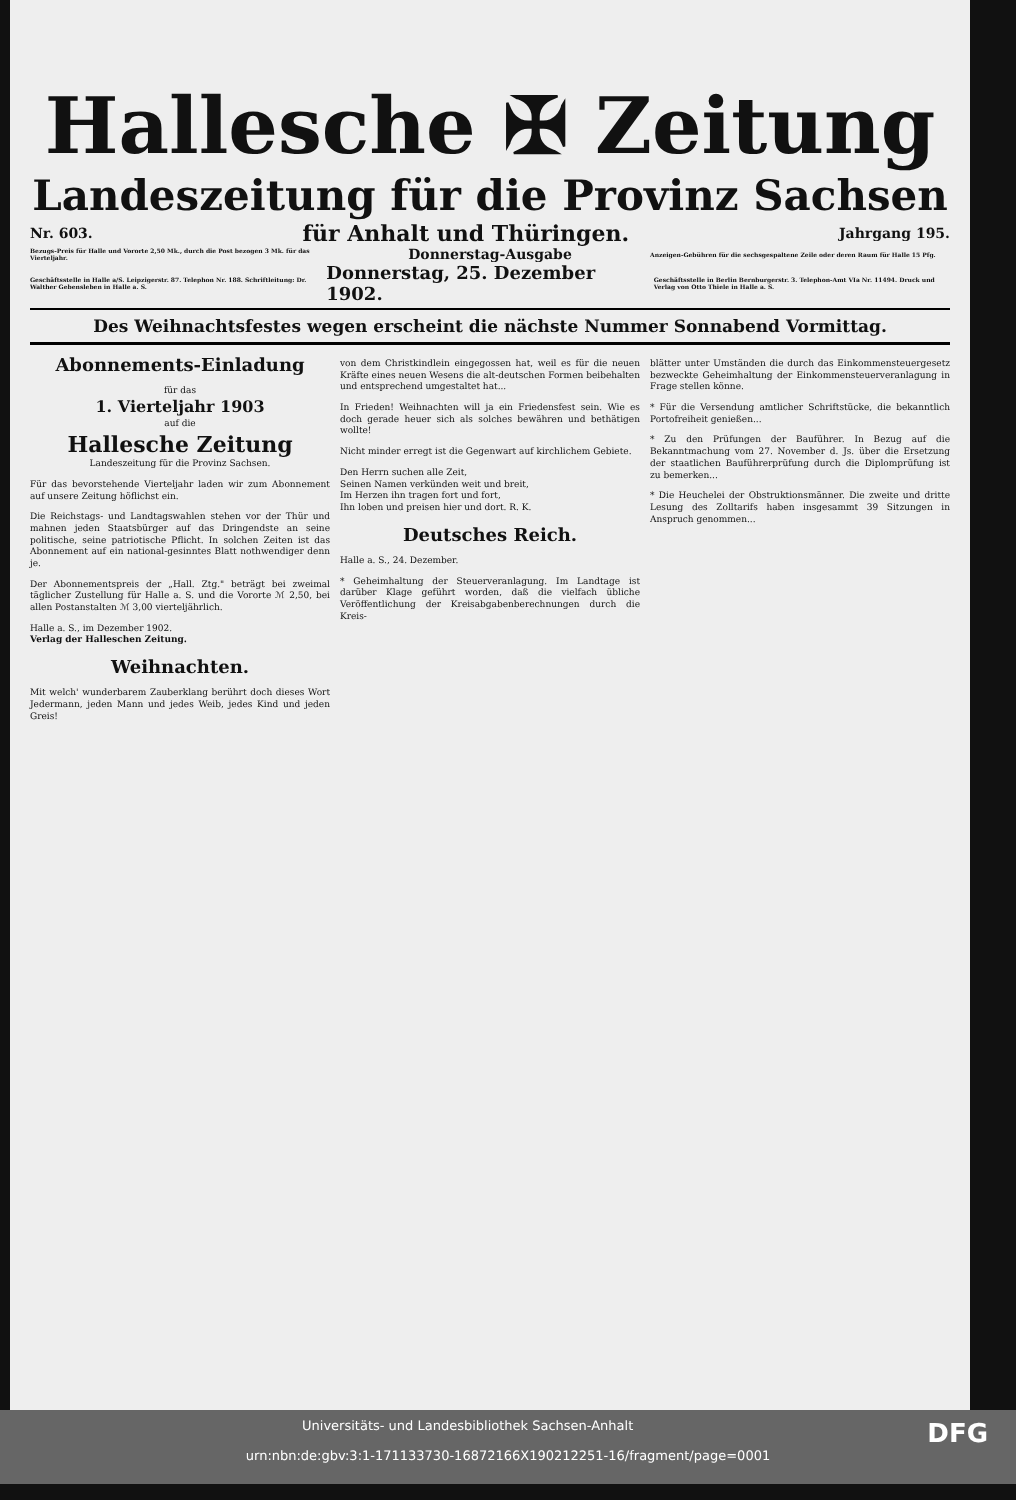Hallesche ✠ Zeitung
Landeszeitung für die Provinz Sachsen
Nr. 603. für Anhalt und Thüringen. Jahrgang 195.
Bezugs-Preis für Halle und Vororte 2,50 Mk., durch die Post bezogen 3 Mk. für das Vierteljahr. Donnerstag-Ausgabe Anzeigen-Gebühren für die sechsgespaltene Zeile oder deren Raum für Halle 15 Pfg.
Geschäftsstelle in Halle a/S. Leipzigerstr. 87. Telephon Nr. 188. Schriftleitung: Dr. Walther Gebensleben in Halle a. S. Donnerstag, 25. Dezember 1902. Geschäftsstelle in Berlin Bernburgerstr. 3. Telephon-Amt VIa Nr. 11494. Druck und Verlag von Otto Thiele in Halle a. S.
Des Weihnachtsfestes wegen erscheint die nächste Nummer Sonnabend Vormittag.
Abonnements-Einladung
für das
1. Vierteljahr 1903
auf die
Hallesche Zeitung
Landeszeitung für die Provinz Sachsen.
Für das bevorstehende Vierteljahr laden wir zum Abonnement auf unsere Zeitung höflichst ein.
Die Reichstags- und Landtagswahlen stehen vor der Thür und mahnen jeden Staatsbürger auf das Dringendste an seine politische, seine patriotische Pflicht. In solchen Zeiten ist das Abonnement auf ein national-gesinntes Blatt nothwendiger denn je.
Der Abonnementspreis der „Hall. Ztg." beträgt bei zweimal täglicher Zustellung für Halle a. S. und die Vororte ℳ 2,50, bei allen Postanstalten ℳ 3,00 vierteljährlich.
Halle a. S., im Dezember 1902.
Verlag der Halleschen Zeitung.
Weihnachten.
Mit welch' wunderbarem Zauberklang berührt doch dieses Wort Jedermann, jeden Mann und jedes Weib, jedes Kind und jeden Greis!
von dem Christkindlein eingegossen hat, weil es für die neuen Kräfte eines neuen Wesens die alt-deutschen Formen beibehalten und entsprechend umgestaltet hat...
In Frieden! Weihnachten will ja ein Friedensfest sein. Wie es doch gerade heuer sich als solches bewähren und bethätigen wollte!
Nicht minder erregt ist die Gegenwart auf kirchlichem Gebiete.
Den Herrn suchen alle Zeit,
Seinen Namen verkünden weit und breit,
Im Herzen ihn tragen fort und fort,
Ihn loben und preisen hier und dort. R. K.
Deutsches Reich.
Halle a. S., 24. Dezember.
* Geheimhaltung der Steuerveranlagung. Im Landtage ist darüber Klage geführt worden, daß die vielfach übliche Veröffentlichung der Kreisabgabenberechnungen durch die Kreis-
blätter unter Umständen die durch das Einkommensteuergesetz bezweckte Geheimhaltung der Einkommensteuerveranlagung in Frage stellen könne.
* Für die Versendung amtlicher Schriftstücke, die bekanntlich Portofreiheit genießen...
* Zu den Prüfungen der Bauführer. In Bezug auf die Bekanntmachung vom 27. November d. Js. über die Ersetzung der staatlichen Bauführerprüfung durch die Diplomprüfung ist zu bemerken...
* Die Heuchelei der Obstruktionsmänner. Die zweite und dritte Lesung des Zolltarifs haben insgesammt 39 Sitzungen in Anspruch genommen...
DFG Universitäts- und Landesbibliothek Sachsen-Anhalt
urn:nbn:de:gbv:3:1-171133730-16872166X190212251-16/fragment/page=0001